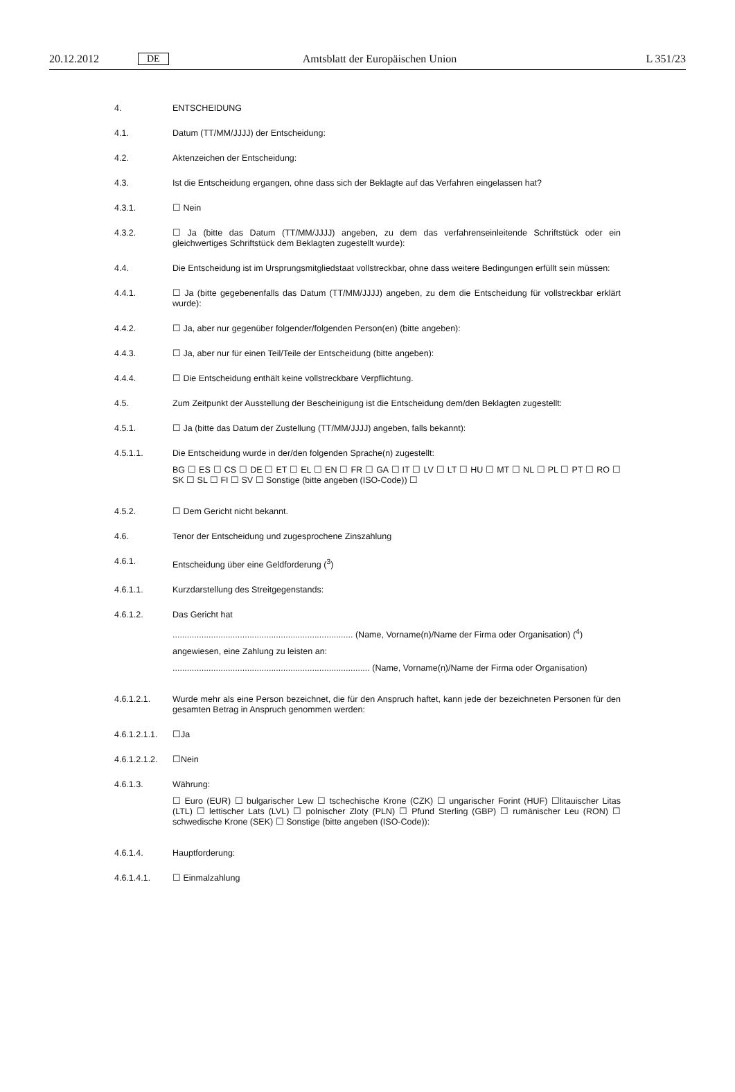20.12.2012 DE Amtsblatt der Europäischen Union L 351/23
4. ENTSCHEIDUNG
4.1. Datum (TT/MM/JJJJ) der Entscheidung:
4.2. Aktenzeichen der Entscheidung:
4.3. Ist die Entscheidung ergangen, ohne dass sich der Beklagte auf das Verfahren eingelassen hat?
4.3.1. ☐ Nein
4.3.2. ☐ Ja (bitte das Datum (TT/MM/JJJJ) angeben, zu dem das verfahrenseinleitende Schriftstück oder ein gleichwertiges Schriftstück dem Beklagten zugestellt wurde):
4.4. Die Entscheidung ist im Ursprungsmitgliedstaat vollstreckbar, ohne dass weitere Bedingungen erfüllt sein müssen:
4.4.1. ☐ Ja (bitte gegebenenfalls das Datum (TT/MM/JJJJ) angeben, zu dem die Entscheidung für vollstreckbar erklärt wurde):
4.4.2. ☐ Ja, aber nur gegenüber folgender/folgenden Person(en) (bitte angeben):
4.4.3. ☐ Ja, aber nur für einen Teil/Teile der Entscheidung (bitte angeben):
4.4.4. ☐ Die Entscheidung enthält keine vollstreckbare Verpflichtung.
4.5. Zum Zeitpunkt der Ausstellung der Bescheinigung ist die Entscheidung dem/den Beklagten zugestellt:
4.5.1. ☐ Ja (bitte das Datum der Zustellung (TT/MM/JJJJ) angeben, falls bekannt):
4.5.1.1. Die Entscheidung wurde in der/den folgenden Sprache(n) zugestellt:
BG ☐ ES ☐ CS ☐ DE ☐ ET ☐ EL ☐ EN ☐ FR ☐ GA ☐ IT ☐ LV ☐ LT ☐ HU ☐ MT ☐ NL ☐ PL ☐ PT ☐ RO ☐ SK ☐ SL ☐ FI ☐ SV ☐ Sonstige (bitte angeben (ISO-Code)) ☐
4.5.2. ☐ Dem Gericht nicht bekannt.
4.6. Tenor der Entscheidung und zugesprochene Zinszahlung
4.6.1. Entscheidung über eine Geldforderung (<sup>3</sup>)
4.6.1.1. Kurzdarstellung des Streitgegenstands:
4.6.1.2. Das Gericht hat
........................................................................... (Name, Vorname(n)/Name der Firma oder Organisation) (<sup>4</sup>)
angewiesen, eine Zahlung zu leisten an:
.................................................................................. (Name, Vorname(n)/Name der Firma oder Organisation)
4.6.1.2.1. Wurde mehr als eine Person bezeichnet, die für den Anspruch haftet, kann jede der bezeichneten Personen für den gesamten Betrag in Anspruch genommen werden:
4.6.1.2.1.1.
☐Ja
4.6.1.2.1.2.
☐Nein
4.6.1.3. Währung:
☐ Euro (EUR) ☐ bulgarischer Lew ☐ tschechische Krone (CZK) ☐ ungarischer Forint (HUF) ☐litauischer Litas (LTL) ☐ lettischer Lats (LVL) ☐ polnischer Zloty (PLN) ☐ Pfund Sterling (GBP) ☐ rumänischer Leu (RON) ☐ schwedische Krone (SEK) ☐ Sonstige (bitte angeben (ISO-Code)):
4.6.1.4. Hauptforderung:
4.6.1.4.1. ☐ Einmalzahlung